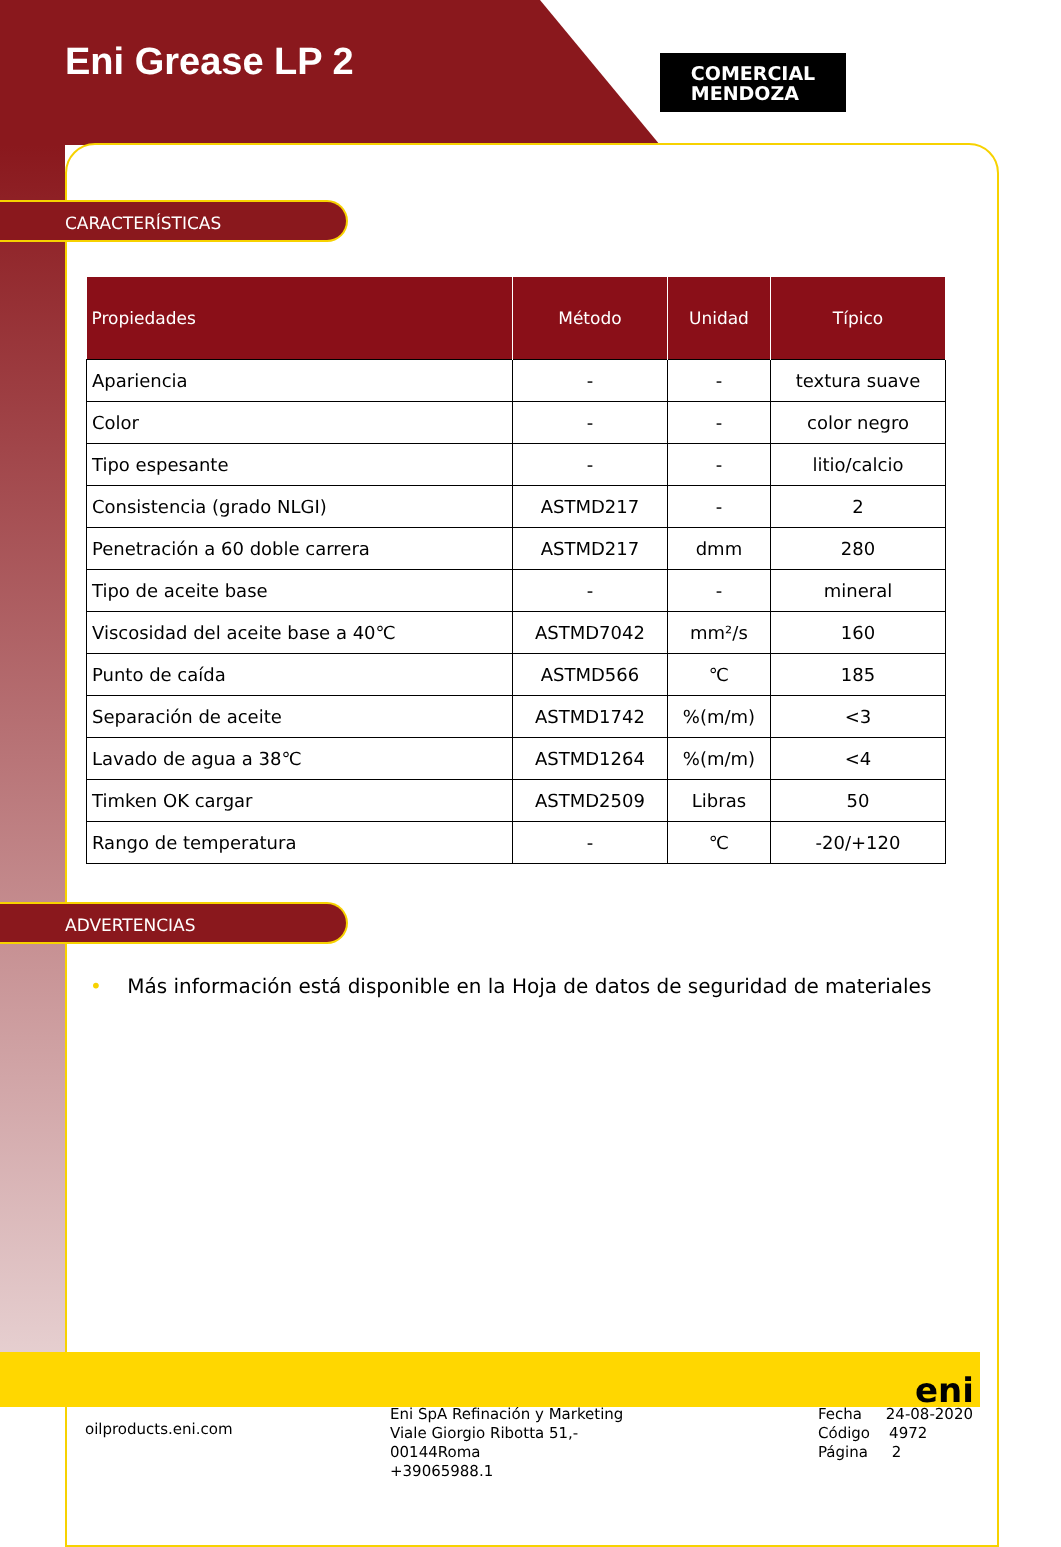Eni Grease LP 2
COMERCIAL
MENDOZA
CARACTERÍSTICAS
| Propiedades | Método | Unidad | Típico |
| --- | --- | --- | --- |
| Apariencia | - | - | textura suave |
| Color | - | - | color negro |
| Tipo espesante | - | - | litio/calcio |
| Consistencia (grado NLGI) | ASTMD217 | - | 2 |
| Penetración a 60 doble carrera | ASTMD217 | dmm | 280 |
| Tipo de aceite base | - | - | mineral |
| Viscosidad del aceite base a 40℃ | ASTMD7042 | mm²/s | 160 |
| Punto de caída | ASTMD566 | ℃ | 185 |
| Separación de aceite | ASTMD1742 | %(m/m) | <3 |
| Lavado de agua a 38℃ | ASTMD1264 | %(m/m) | <4 |
| Timken OK cargar | ASTMD2509 | Libras | 50 |
| Rango de temperatura | - | ℃ | -20/+120 |
ADVERTENCIAS
• Más información está disponible en la Hoja de datos de seguridad de materiales
oilproducts.eni.com
Eni SpA Refinación y Marketing
Viale Giorgio Ribotta 51,-
00144Roma
+39065988.1
Fecha 24-08-2020
Código 4972
Página 2
eni